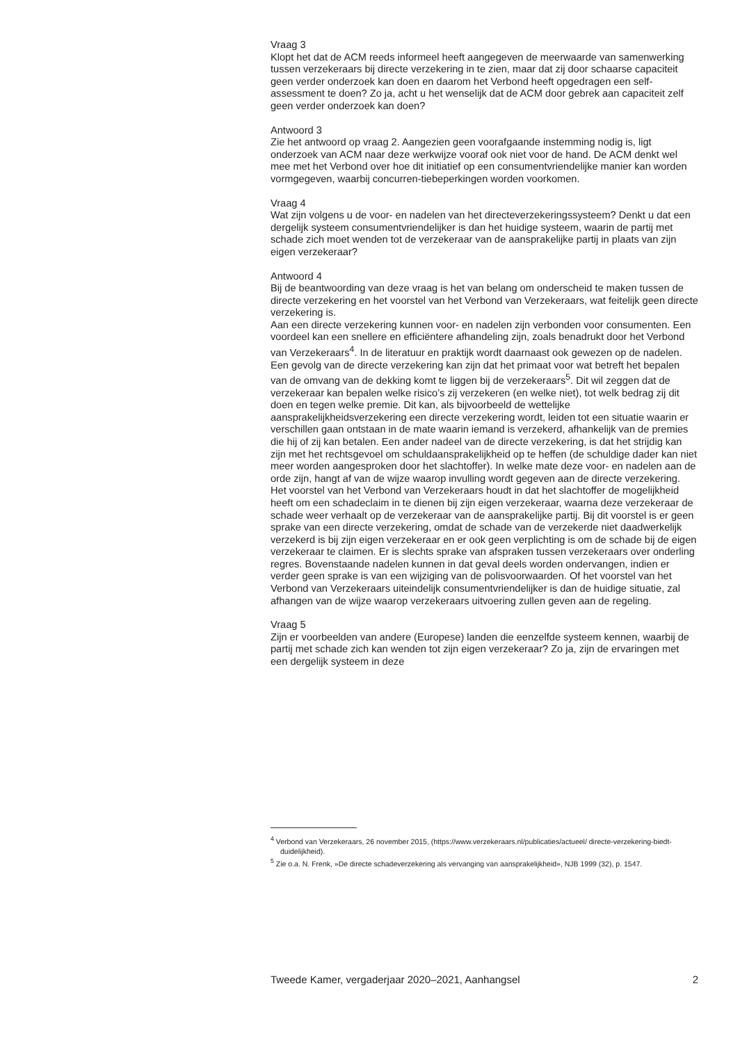Vraag 3
Klopt het dat de ACM reeds informeel heeft aangegeven de meerwaarde van samenwerking tussen verzekeraars bij directe verzekering in te zien, maar dat zij door schaarse capaciteit geen verder onderzoek kan doen en daarom het Verbond heeft opgedragen een self-assessment te doen? Zo ja, acht u het wenselijk dat de ACM door gebrek aan capaciteit zelf geen verder onderzoek kan doen?
Antwoord 3
Zie het antwoord op vraag 2. Aangezien geen voorafgaande instemming nodig is, ligt onderzoek van ACM naar deze werkwijze vooraf ook niet voor de hand. De ACM denkt wel mee met het Verbond over hoe dit initiatief op een consumentvriendelijke manier kan worden vormgegeven, waarbij concurren-tiebeperkingen worden voorkomen.
Vraag 4
Wat zijn volgens u de voor- en nadelen van het directeverzekeringssysteem? Denkt u dat een dergelijk systeem consumentvriendelijker is dan het huidige systeem, waarin de partij met schade zich moet wenden tot de verzekeraar van de aansprakelijke partij in plaats van zijn eigen verzekeraar?
Antwoord 4
Bij de beantwoording van deze vraag is het van belang om onderscheid te maken tussen de directe verzekering en het voorstel van het Verbond van Verzekeraars, wat feitelijk geen directe verzekering is.
Aan een directe verzekering kunnen voor- en nadelen zijn verbonden voor consumenten. Een voordeel kan een snellere en efficiëntere afhandeling zijn, zoals benadrukt door het Verbond van Verzekeraars<sup>4</sup>. In de literatuur en praktijk wordt daarnaast ook gewezen op de nadelen. Een gevolg van de directe verzekering kan zijn dat het primaat voor wat betreft het bepalen van de omvang van de dekking komt te liggen bij de verzekeraars<sup>5</sup>. Dit wil zeggen dat de verzekeraar kan bepalen welke risico’s zij verzekeren (en welke niet), tot welk bedrag zij dit doen en tegen welke premie. Dit kan, als bijvoorbeeld de wettelijke aansprakelijkheidsverzekering een directe verzekering wordt, leiden tot een situatie waarin er verschillen gaan ontstaan in de mate waarin iemand is verzekerd, afhankelijk van de premies die hij of zij kan betalen. Een ander nadeel van de directe verzekering, is dat het strijdig kan zijn met het rechtsgevoel om schuldaansprakelijkheid op te heffen (de schuldige dader kan niet meer worden aangesproken door het slachtoffer). In welke mate deze voor- en nadelen aan de orde zijn, hangt af van de wijze waarop invulling wordt gegeven aan de directe verzekering.
Het voorstel van het Verbond van Verzekeraars houdt in dat het slachtoffer de mogelijkheid heeft om een schadeclaim in te dienen bij zijn eigen verzekeraar, waarna deze verzekeraar de schade weer verhaalt op de verzekeraar van de aansprakelijke partij. Bij dit voorstel is er geen sprake van een directe verzekering, omdat de schade van de verzekerde niet daadwerkelijk verzekerd is bij zijn eigen verzekeraar en er ook geen verplichting is om de schade bij de eigen verzekeraar te claimen. Er is slechts sprake van afspraken tussen verzekeraars over onderling regres. Bovenstaande nadelen kunnen in dat geval deels worden ondervangen, indien er verder geen sprake is van een wijziging van de polisvoorwaarden. Of het voorstel van het Verbond van Verzekeraars uiteindelijk consumentvriendelijker is dan de huidige situatie, zal afhangen van de wijze waarop verzekeraars uitvoering zullen geven aan de regeling.
Vraag 5
Zijn er voorbeelden van andere (Europese) landen die eenzelfde systeem kennen, waarbij de partij met schade zich kan wenden tot zijn eigen verzekeraar? Zo ja, zijn de ervaringen met een dergelijk systeem in deze
<sup>4</sup> Verbond van Verzekeraars, 26 november 2015, (https://www.verzekeraars.nl/publicaties/actueel/ directe-verzekering-biedt-duidelijkheid).
<sup>5</sup> Zie o.a. N. Frenk, »De directe schadeverzekering als vervanging van aansprakelijkheid», NJB 1999 (32), p. 1547.
Tweede Kamer, vergaderjaar 2020–2021, Aanhangsel 2